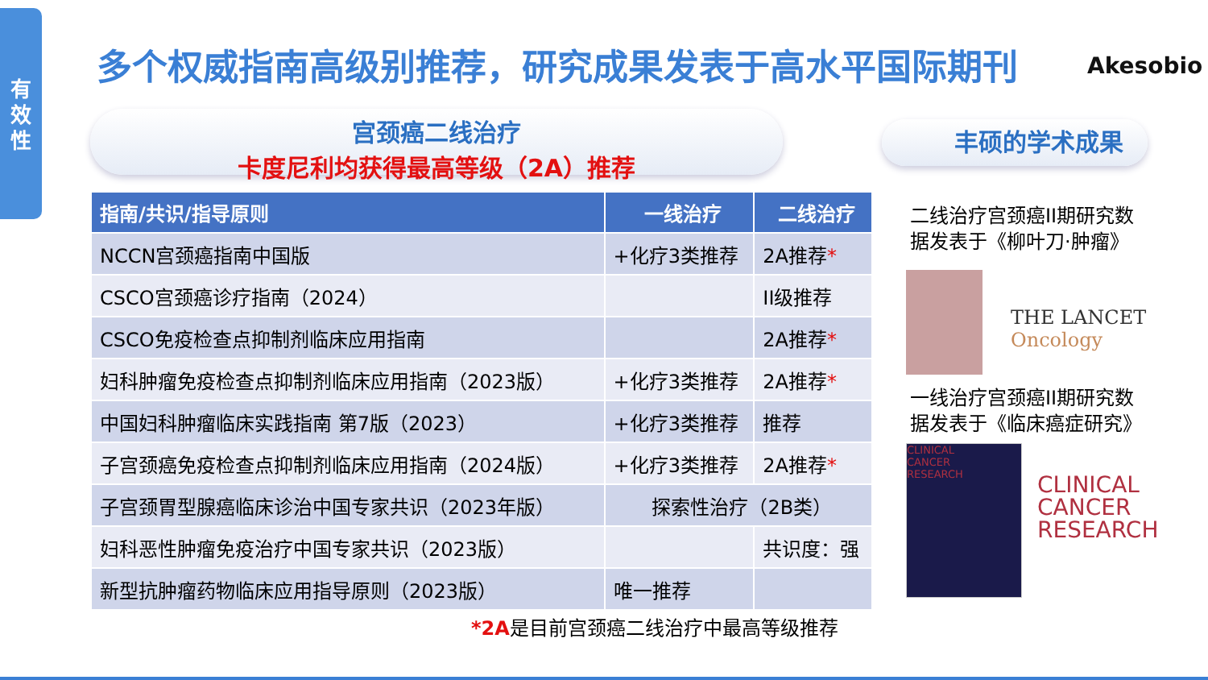有
效
性
多个权威指南高级别推荐，研究成果发表于高水平国际期刊 Akesobio
宫颈癌二线治疗
卡度尼利均获得最高等级（2A）推荐
丰硕的学术成果
| 指南/共识/指导原则 | 一线治疗 | 二线治疗 |
| --- | --- | --- |
| NCCN宫颈癌指南中国版 | +化疗3类推荐 | 2A推荐 * |
| CSCO宫颈癌诊疗指南（2024） | | II级推荐 |
| CSCO免疫检查点抑制剂临床应用指南 | | 2A推荐 * |
| 妇科肿瘤免疫检查点抑制剂临床应用指南（2023版） | +化疗3类推荐 | 2A推荐 * |
| 中国妇科肿瘤临床实践指南 第7版（2023） | +化疗3类推荐 | 推荐 |
| 子宫颈癌免疫检查点抑制剂临床应用指南（2024版） | +化疗3类推荐 | 2A推荐 * |
| 子宫颈胃型腺癌临床诊治中国专家共识（2023年版） | 探索性治疗（2B类） | |
| 妇科恶性肿瘤免疫治疗中国专家共识（2023版） | | 共识度：强 |
| 新型抗肿瘤药物临床应用指导原则（2023版） | 唯一推荐 | |
*2A是目前宫颈癌二线治疗中最高等级推荐
二线治疗宫颈癌II期研究数据发表于《柳叶刀·肿瘤》
THE LANCET
Oncology
一线治疗宫颈癌II期研究数据发表于《临床癌症研究》
CLINICAL
CANCER
RESEARCH
CLINICAL
CANCER
RESEARCH